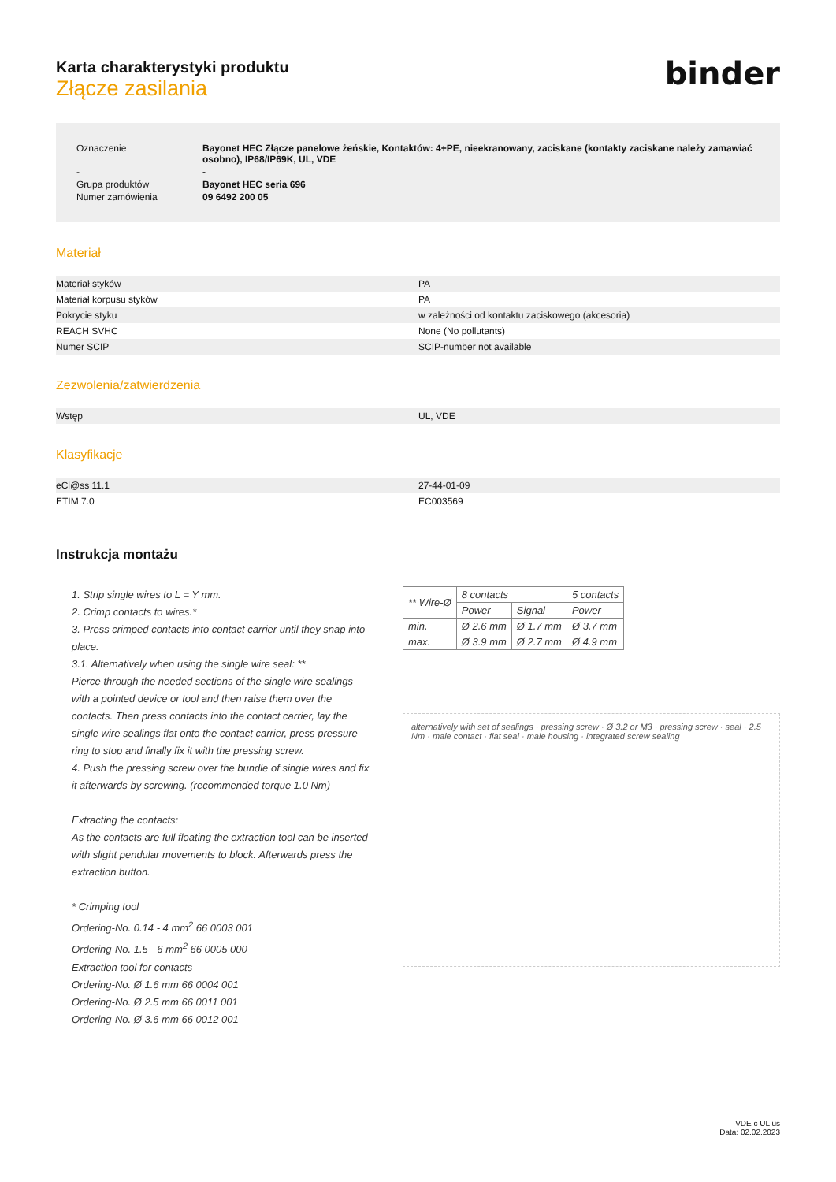binder
Karta charakterystyki produktu
Złącze zasilania
| Oznaczenie | Bayonet HEC Złącze panelowe żeńskie, Kontaktów: 4+PE, nieekranowany, zaciskane (kontakty zaciskane należy zamawiać osobno), IP68/IP69K, UL, VDE |
| - | - |
| Grupa produktów | Bayonet HEC seria 696 |
| Numer zamówienia | 09 6492 200 05 |
Materiał
| Materiał styków | PA |
| Materiał korpusu styków | PA |
| Pokrycie styku | w zależności od kontaktu zaciskowego (akcesoria) |
| REACH SVHC | None (No pollutants) |
| Numer SCIP | SCIP-number not available |
Zezwolenia/zatwierdzenia
| Wstęp | UL, VDE |
Klasyfikacje
| eCl@ss 11.1 | 27-44-01-09 |
| ETIM 7.0 | EC003569 |
Instrukcja montażu
1. Strip single wires to L = Y mm.
2. Crimp contacts to wires.*
3. Press crimped contacts into contact carrier until they snap into place.
3.1. Alternatively when using the single wire seal: **
Pierce through the needed sections of the single wire sealings with a pointed device or tool and then raise them over the contacts. Then press contacts into the contact carrier, lay the single wire sealings flat onto the contact carrier, press pressure ring to stop and finally fix it with the pressing screw.
4. Push the pressing screw over the bundle of single wires and fix it afterwards by screwing. (recommended torque 1.0 Nm)
Extracting the contacts:
As the contacts are full floating the extraction tool can be inserted with slight pendular movements to block. Afterwards press the extraction button.
* Crimping tool
Ordering-No. 0.14 - 4 mm<sup>2</sup> 66 0003 001
Ordering-No. 1.5 - 6 mm<sup>2</sup> 66 0005 000
Extraction tool for contacts
Ordering-No. Ø 1.6 mm 66 0004 001
Ordering-No. Ø 2.5 mm 66 0011 001
Ordering-No. Ø 3.6 mm 66 0012 001
| ** Wire-Ø | 8 contacts | | 5 contacts |
| | Power | Signal | Power |
| min. | Ø 2.6 mm | Ø 1.7 mm | Ø 3.7 mm |
| max. | Ø 3.9 mm | Ø 2.7 mm | Ø 4.9 mm |
alternatively with set of sealings · pressing screw · Ø 3.2 or M3 · pressing screw · seal · 2.5 Nm · male contact · flat seal · male housing · integrated screw sealing
VDE c UL us
Data: 02.02.2023